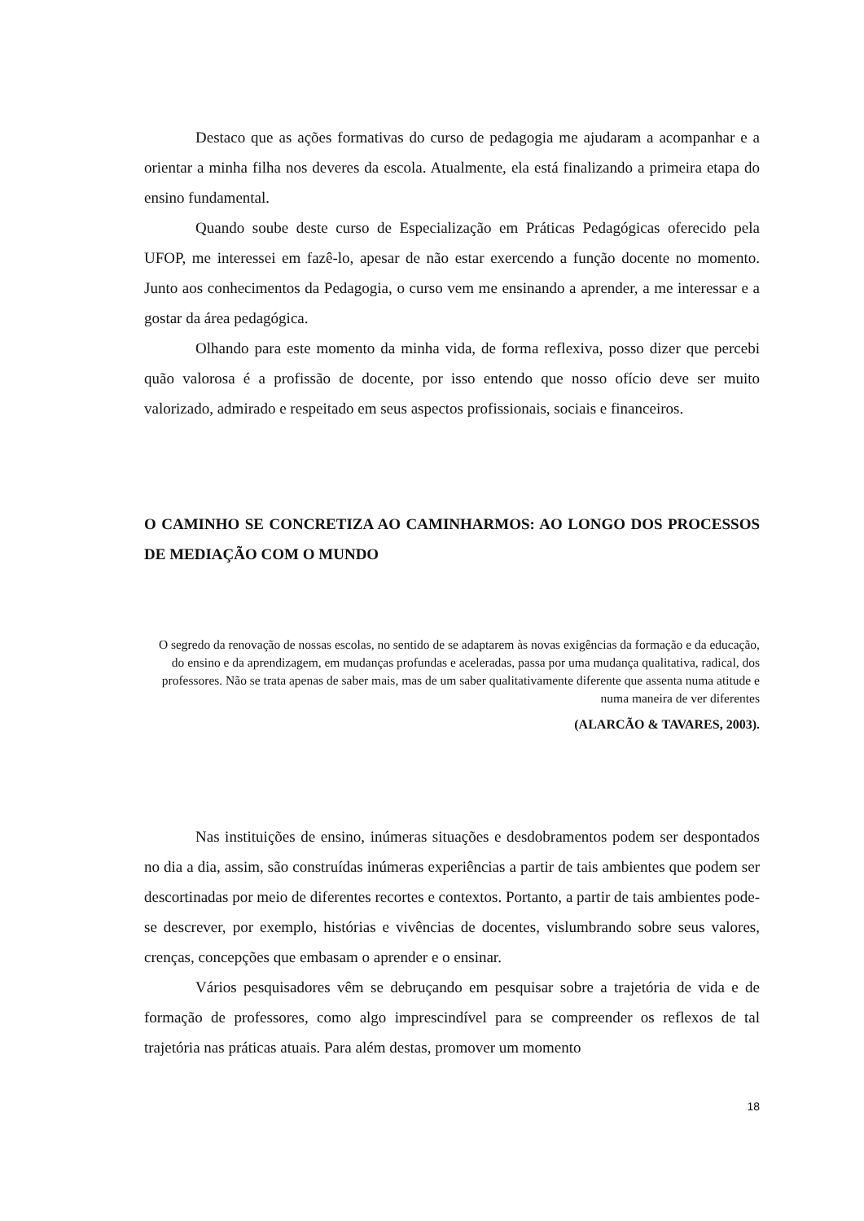Destaco que as ações formativas do curso de pedagogia me ajudaram a acompanhar e a orientar a minha filha nos deveres da escola. Atualmente, ela está finalizando a primeira etapa do ensino fundamental.
Quando soube deste curso de Especialização em Práticas Pedagógicas oferecido pela UFOP, me interessei em fazê-lo, apesar de não estar exercendo a função docente no momento. Junto aos conhecimentos da Pedagogia, o curso vem me ensinando a aprender, a me interessar e a gostar da área pedagógica.
Olhando para este momento da minha vida, de forma reflexiva, posso dizer que percebi quão valorosa é a profissão de docente, por isso entendo que nosso ofício deve ser muito valorizado, admirado e respeitado em seus aspectos profissionais, sociais e financeiros.
O CAMINHO SE CONCRETIZA AO CAMINHARMOS: AO LONGO DOS PROCESSOS DE MEDIAÇÃO COM O MUNDO
O segredo da renovação de nossas escolas, no sentido de se adaptarem às novas exigências da formação e da educação, do ensino e da aprendizagem, em mudanças profundas e aceleradas, passa por uma mudança qualitativa, radical, dos professores. Não se trata apenas de saber mais, mas de um saber qualitativamente diferente que assenta numa atitude e numa maneira de ver diferentes
(ALARCÃO & TAVARES, 2003).
Nas instituições de ensino, inúmeras situações e desdobramentos podem ser despontados no dia a dia, assim, são construídas inúmeras experiências a partir de tais ambientes que podem ser descortinadas por meio de diferentes recortes e contextos. Portanto, a partir de tais ambientes pode-se descrever, por exemplo, histórias e vivências de docentes, vislumbrando sobre seus valores, crenças, concepções que embasam o aprender e o ensinar.
Vários pesquisadores vêm se debruçando em pesquisar sobre a trajetória de vida e de formação de professores, como algo imprescindível para se compreender os reflexos de tal trajetória nas práticas atuais. Para além destas, promover um momento
18